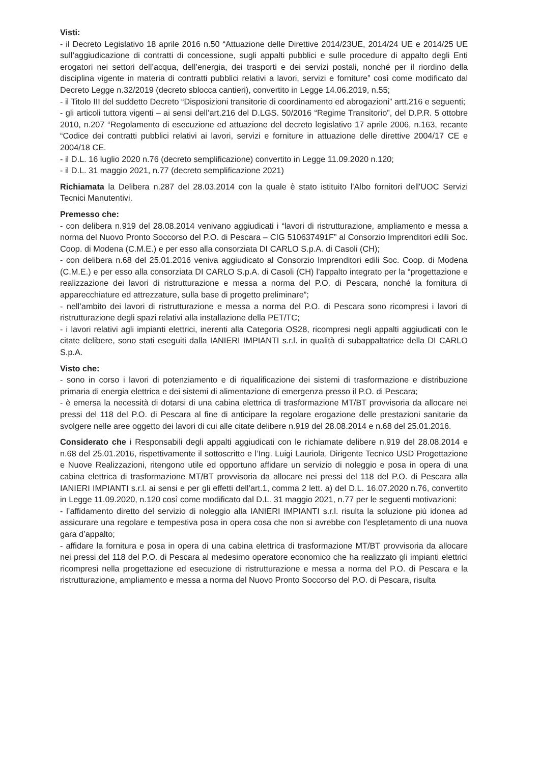Visti:
- il Decreto Legislativo 18 aprile 2016 n.50 “Attuazione delle Direttive 2014/23UE, 2014/24 UE e 2014/25 UE sull’aggiudicazione di contratti di concessione, sugli appalti pubblici e sulle procedure di appalto degli Enti erogatori nei settori dell’acqua, dell’energia, dei trasporti e dei servizi postali, nonché per il riordino della disciplina vigente in materia di contratti pubblici relativi a lavori, servizi e forniture” così come modificato dal Decreto Legge n.32/2019 (decreto sblocca cantieri), convertito in Legge 14.06.2019, n.55;
- il Titolo III del suddetto Decreto “Disposizioni transitorie di coordinamento ed abrogazioni” artt.216 e seguenti;
- gli articoli tuttora vigenti – ai sensi dell’art.216 del D.LGS. 50/2016 “Regime Transitorio”, del D.P.R. 5 ottobre 2010, n.207 “Regolamento di esecuzione ed attuazione del decreto legislativo 17 aprile 2006, n.163, recante “Codice dei contratti pubblici relativi ai lavori, servizi e forniture in attuazione delle direttive 2004/17 CE e 2004/18 CE.
- il D.L. 16 luglio 2020 n.76 (decreto semplificazione) convertito in Legge 11.09.2020 n.120;
- il D.L. 31 maggio 2021, n.77 (decreto semplificazione 2021)
Richiamata la Delibera n.287 del 28.03.2014 con la quale è stato istituito l'Albo fornitori dell'UOC Servizi Tecnici Manutentivi.
Premesso che:
- con delibera n.919 del 28.08.2014 venivano aggiudicati i “lavori di ristrutturazione, ampliamento e messa a norma del Nuovo Pronto Soccorso del P.O. di Pescara – CIG 510637491F” al Consorzio Imprenditori edili Soc. Coop. di Modena (C.M.E.) e per esso alla consorziata DI CARLO S.p.A. di Casoli (CH);
- con delibera n.68 del 25.01.2016 veniva aggiudicato al Consorzio Imprenditori edili Soc. Coop. di Modena (C.M.E.) e per esso alla consorziata DI CARLO S.p.A. di Casoli (CH) l’appalto integrato per la “progettazione e realizzazione dei lavori di ristrutturazione e messa a norma del P.O. di Pescara, nonché la fornitura di apparecchiature ed attrezzature, sulla base di progetto preliminare”;
- nell’ambito dei lavori di ristrutturazione e messa a norma del P.O. di Pescara sono ricompresi i lavori di ristrutturazione degli spazi relativi alla installazione della PET/TC;
- i lavori relativi agli impianti elettrici, inerenti alla Categoria OS28, ricompresi negli appalti aggiudicati con le citate delibere, sono stati eseguiti dalla IANIERI IMPIANTI s.r.l. in qualità di subappaltatrice della DI CARLO S.p.A.
Visto che:
- sono in corso i lavori di potenziamento e di riqualificazione dei sistemi di trasformazione e distribuzione primaria di energia elettrica e dei sistemi di alimentazione di emergenza presso il P.O. di Pescara;
- è emersa la necessità di dotarsi di una cabina elettrica di trasformazione MT/BT provvisoria da allocare nei pressi del 118 del P.O. di Pescara al fine di anticipare la regolare erogazione delle prestazioni sanitarie da svolgere nelle aree oggetto dei lavori di cui alle citate delibere n.919 del 28.08.2014 e n.68 del 25.01.2016.
Considerato che i Responsabili degli appalti aggiudicati con le richiamate delibere n.919 del 28.08.2014 e n.68 del 25.01.2016, rispettivamente il sottoscritto e l’Ing. Luigi Lauriola, Dirigente Tecnico USD Progettazione e Nuove Realizzazioni, ritengono utile ed opportuno affidare un servizio di noleggio e posa in opera di una cabina elettrica di trasformazione MT/BT provvisoria da allocare nei pressi del 118 del P.O. di Pescara alla IANIERI IMPIANTI s.r.l. ai sensi e per gli effetti dell’art.1, comma 2 lett. a) del D.L. 16.07.2020 n.76, convertito in Legge 11.09.2020, n.120 così come modificato dal D.L. 31 maggio 2021, n.77 per le seguenti motivazioni:
- l’affidamento diretto del servizio di noleggio alla IANIERI IMPIANTI s.r.l. risulta la soluzione più idonea ad assicurare una regolare e tempestiva posa in opera cosa che non si avrebbe con l’espletamento di una nuova gara d’appalto;
- affidare la fornitura e posa in opera di una cabina elettrica di trasformazione MT/BT provvisoria da allocare nei pressi del 118 del P.O. di Pescara al medesimo operatore economico che ha realizzato gli impianti elettrici ricompresi nella progettazione ed esecuzione di ristrutturazione e messa a norma del P.O. di Pescara e la ristrutturazione, ampliamento e messa a norma del Nuovo Pronto Soccorso del P.O. di Pescara, risulta